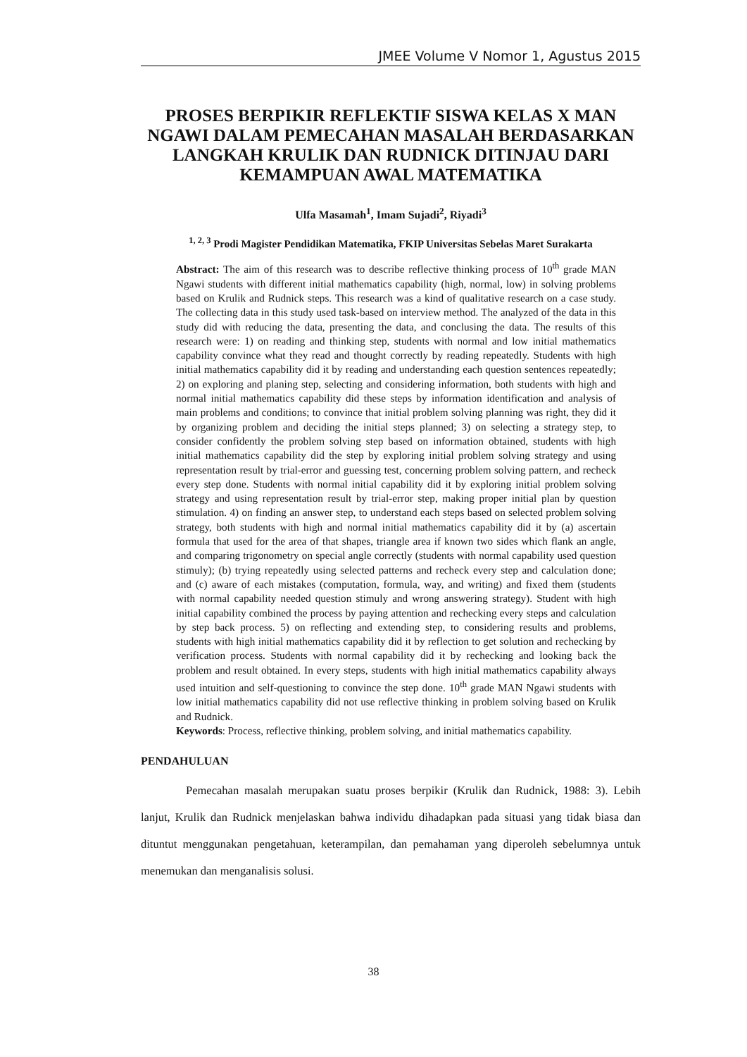JMEE Volume V Nomor 1, Agustus 2015
PROSES BERPIKIR REFLEKTIF SISWA KELAS X MAN NGAWI DALAM PEMECAHAN MASALAH BERDASARKAN LANGKAH KRULIK DAN RUDNICK DITINJAU DARI KEMAMPUAN AWAL MATEMATIKA
Ulfa Masamah<sup>1</sup>, Imam Sujadi<sup>2</sup>, Riyadi<sup>3</sup>
<sup>1, 2, 3</sup> Prodi Magister Pendidikan Matematika, FKIP Universitas Sebelas Maret Surakarta
Abstract: The aim of this research was to describe reflective thinking process of 10<sup>th</sup> grade MAN Ngawi students with different initial mathematics capability (high, normal, low) in solving problems based on Krulik and Rudnick steps. This research was a kind of qualitative research on a case study. The collecting data in this study used task-based on interview method. The analyzed of the data in this study did with reducing the data, presenting the data, and conclusing the data. The results of this research were: 1) on reading and thinking step, students with normal and low initial mathematics capability convince what they read and thought correctly by reading repeatedly. Students with high initial mathematics capability did it by reading and understanding each question sentences repeatedly; 2) on exploring and planing step, selecting and considering information, both students with high and normal initial mathematics capability did these steps by information identification and analysis of main problems and conditions; to convince that initial problem solving planning was right, they did it by organizing problem and deciding the initial steps planned; 3) on selecting a strategy step, to consider confidently the problem solving step based on information obtained, students with high initial mathematics capability did the step by exploring initial problem solving strategy and using representation result by trial-error and guessing test, concerning problem solving pattern, and recheck every step done. Students with normal initial capability did it by exploring initial problem solving strategy and using representation result by trial-error step, making proper initial plan by question stimulation. 4) on finding an answer step, to understand each steps based on selected problem solving strategy, both students with high and normal initial mathematics capability did it by (a) ascertain formula that used for the area of that shapes, triangle area if known two sides which flank an angle, and comparing trigonometry on special angle correctly (students with normal capability used question stimuly); (b) trying repeatedly using selected patterns and recheck every step and calculation done; and (c) aware of each mistakes (computation, formula, way, and writing) and fixed them (students with normal capability needed question stimuly and wrong answering strategy). Student with high initial capability combined the process by paying attention and rechecking every steps and calculation by step back process. 5) on reflecting and extending step, to considering results and problems, students with high initial mathematics capability did it by reflection to get solution and rechecking by verification process. Students with normal capability did it by rechecking and looking back the problem and result obtained. In every steps, students with high initial mathematics capability always used intuition and self-questioning to convince the step done. 10<sup>th</sup> grade MAN Ngawi students with low initial mathematics capability did not use reflective thinking in problem solving based on Krulik and Rudnick.
Keywords: Process, reflective thinking, problem solving, and initial mathematics capability.
PENDAHULUAN
Pemecahan masalah merupakan suatu proses berpikir (Krulik dan Rudnick, 1988: 3). Lebih lanjut, Krulik dan Rudnick menjelaskan bahwa individu dihadapkan pada situasi yang tidak biasa dan dituntut menggunakan pengetahuan, keterampilan, dan pemahaman yang diperoleh sebelumnya untuk menemukan dan menganalisis solusi.
38